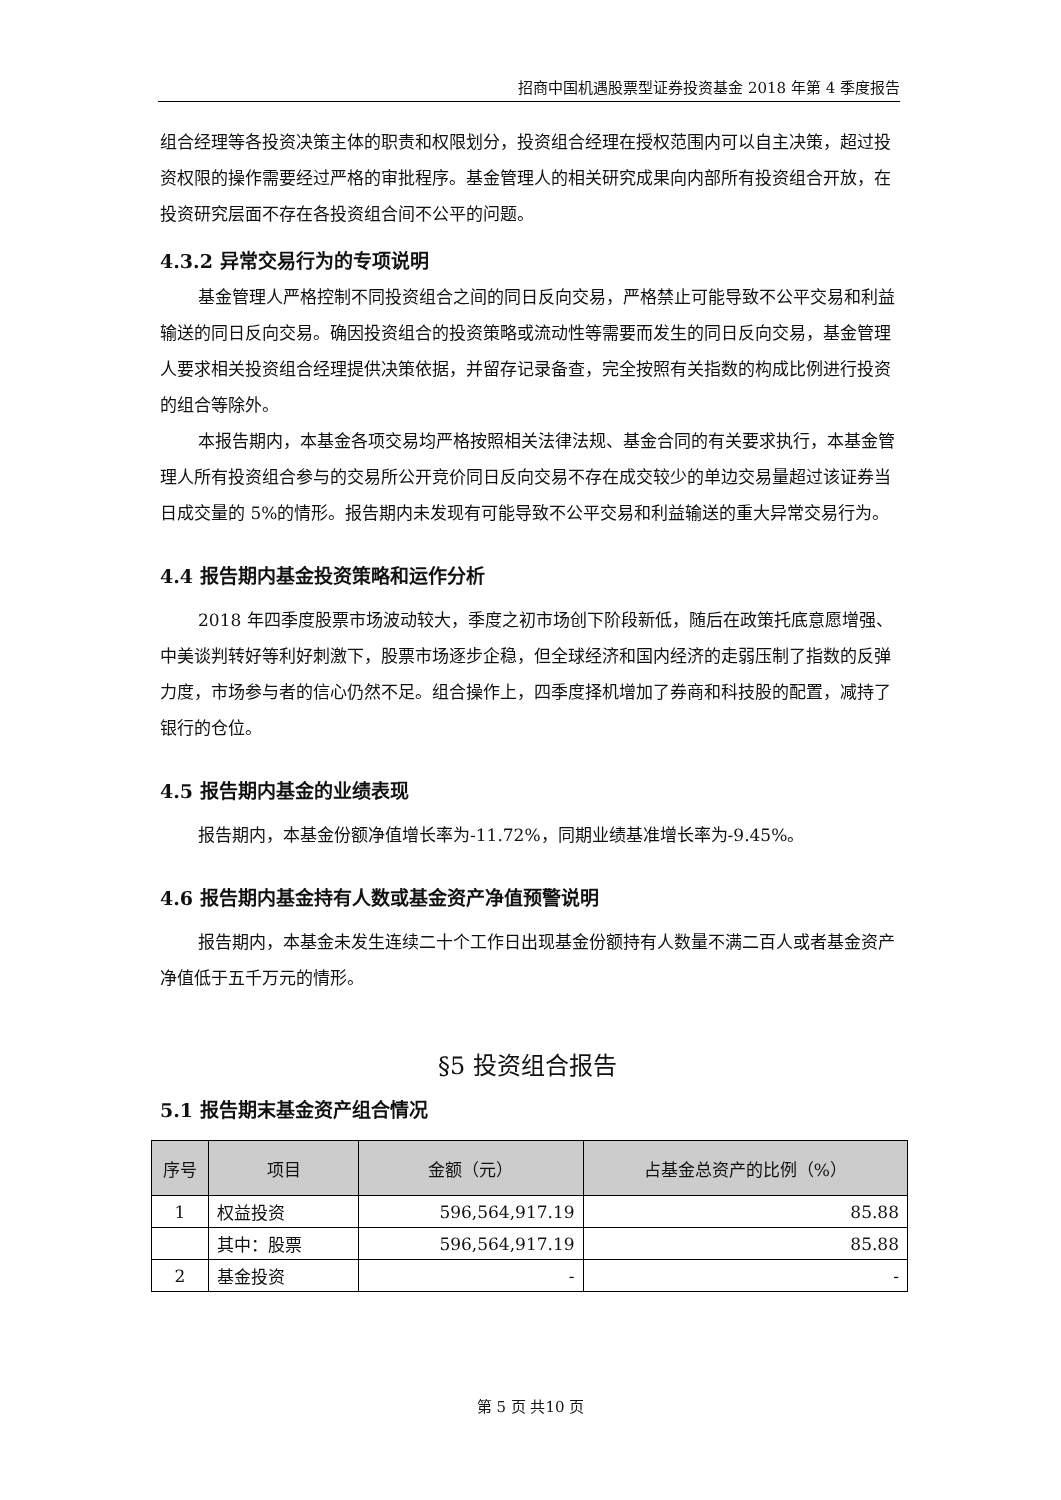招商中国机遇股票型证券投资基金 2018 年第 4 季度报告
组合经理等各投资决策主体的职责和权限划分，投资组合经理在授权范围内可以自主决策，超过投资权限的操作需要经过严格的审批程序。基金管理人的相关研究成果向内部所有投资组合开放，在投资研究层面不存在各投资组合间不公平的问题。
4.3.2 异常交易行为的专项说明
基金管理人严格控制不同投资组合之间的同日反向交易，严格禁止可能导致不公平交易和利益输送的同日反向交易。确因投资组合的投资策略或流动性等需要而发生的同日反向交易，基金管理人要求相关投资组合经理提供决策依据，并留存记录备查，完全按照有关指数的构成比例进行投资的组合等除外。
本报告期内，本基金各项交易均严格按照相关法律法规、基金合同的有关要求执行，本基金管理人所有投资组合参与的交易所公开竞价同日反向交易不存在成交较少的单边交易量超过该证券当日成交量的 5%的情形。报告期内未发现有可能导致不公平交易和利益输送的重大异常交易行为。
4.4 报告期内基金投资策略和运作分析
2018 年四季度股票市场波动较大，季度之初市场创下阶段新低，随后在政策托底意愿增强、中美谈判转好等利好刺激下，股票市场逐步企稳，但全球经济和国内经济的走弱压制了指数的反弹力度，市场参与者的信心仍然不足。组合操作上，四季度择机增加了券商和科技股的配置，减持了银行的仓位。
4.5 报告期内基金的业绩表现
报告期内，本基金份额净值增长率为-11.72%，同期业绩基准增长率为-9.45%。
4.6 报告期内基金持有人数或基金资产净值预警说明
报告期内，本基金未发生连续二十个工作日出现基金份额持有人数量不满二百人或者基金资产净值低于五千万元的情形。
§5 投资组合报告
5.1 报告期末基金资产组合情况
| 序号 | 项目 | 金额（元） | 占基金总资产的比例（%） |
| --- | --- | --- | --- |
| 1 | 权益投资 | 596,564,917.19 | 85.88 |
| | 其中：股票 | 596,564,917.19 | 85.88 |
| 2 | 基金投资 | - | - |
第 5 页 共10 页